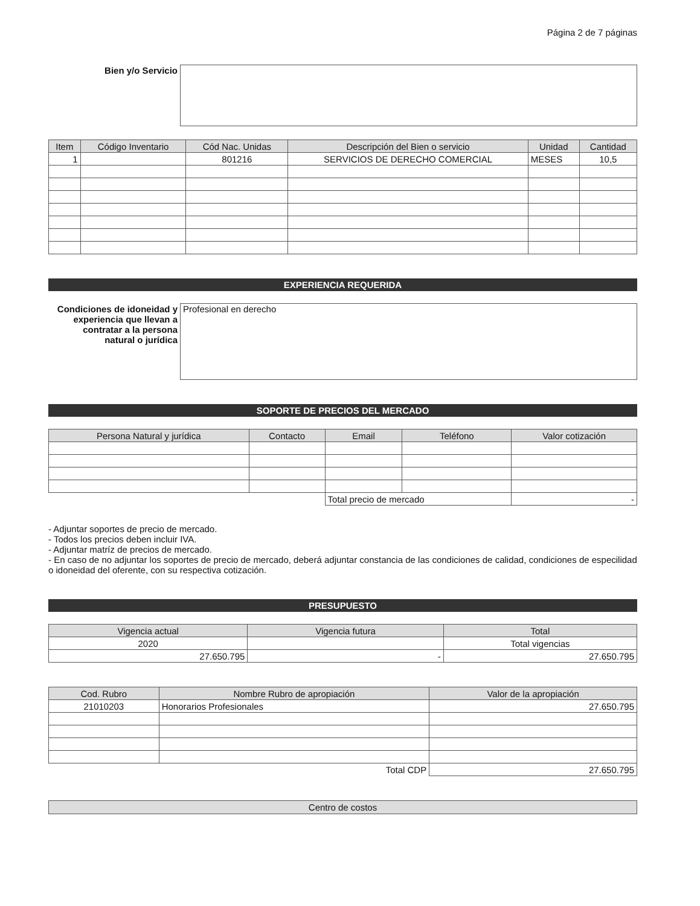Página 2 de 7 páginas
| Bien y/o Servicio | |
| Item | Código Inventario | Cód Nac. Unidas | Descripción del Bien o servicio | Unidad | Cantidad |
| --- | --- | --- | --- | --- | --- |
| 1 | | 801216 | SERVICIOS DE DERECHO COMERCIAL | MESES | 10,5 |
EXPERIENCIA REQUERIDA
| Condiciones de idoneidad y experiencia que llevan a contratar a la persona natural o jurídica | Profesional en derecho |
SOPORTE DE PRECIOS DEL MERCADO
| Persona Natural y jurídica | Contacto | Email | Teléfono | Valor cotización |
| --- | --- | --- | --- | --- |
| | | Total precio de mercado | | - |
- Adjuntar soportes de precio de mercado.
- Todos los precios deben incluir IVA.
- Adjuntar matríz de precios de mercado.
- En caso de no adjuntar los soportes de precio de mercado, deberá adjuntar constancia de las condiciones de calidad, condiciones de especilidad o idoneidad del oferente, con su respectiva cotización.
PRESUPUESTO
| Vigencia actual | Vigencia futura | Total |
| --- | --- | --- |
| 2020 | | Total vigencias |
| 27.650.795 | - | 27.650.795 |
| Cod. Rubro | Nombre Rubro de apropiación | Valor de la apropiación |
| --- | --- | --- |
| 21010203 | Honorarios Profesionales | 27.650.795 |
| | Total CDP | 27.650.795 |
Centro de costos